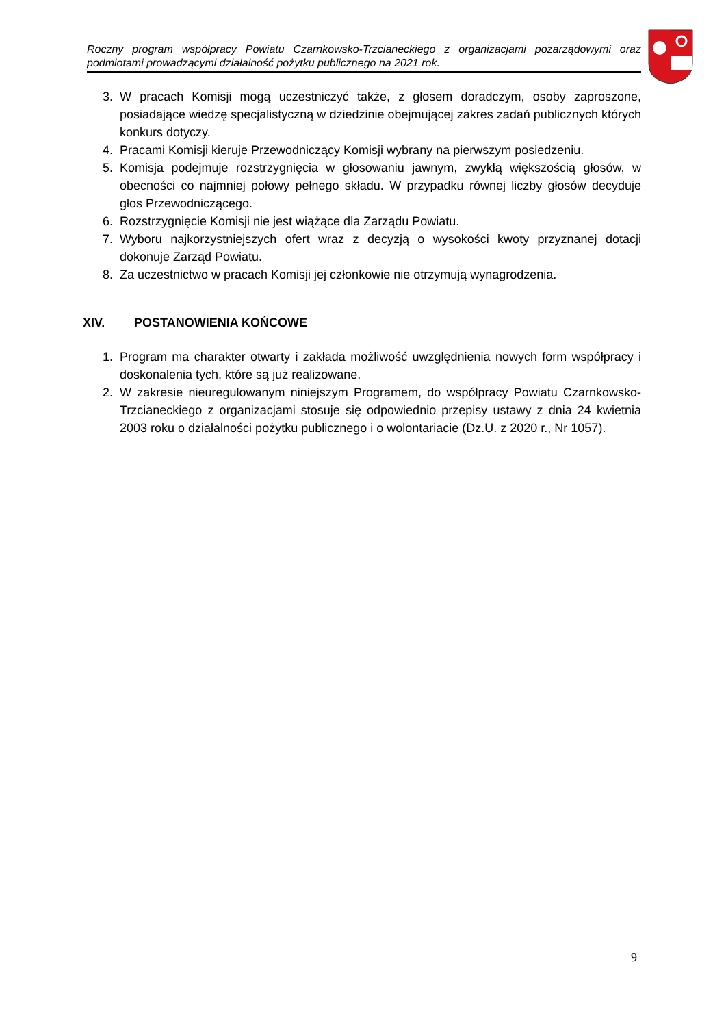Roczny program współpracy Powiatu Czarnkowsko-Trzcianeckiego z organizacjami pozarządowymi oraz podmiotami prowadzącymi działalność pożytku publicznego na 2021 rok.
3. W pracach Komisji mogą uczestniczyć także, z głosem doradczym, osoby zaproszone, posiadające wiedzę specjalistyczną w dziedzinie obejmującej zakres zadań publicznych których konkurs dotyczy.
4. Pracami Komisji kieruje Przewodniczący Komisji wybrany na pierwszym posiedzeniu.
5. Komisja podejmuje rozstrzygnięcia w głosowaniu jawnym, zwykłą większością głosów, w obecności co najmniej połowy pełnego składu. W przypadku równej liczby głosów decyduje głos Przewodniczącego.
6. Rozstrzygnięcie Komisji nie jest wiążące dla Zarządu Powiatu.
7. Wyboru najkorzystniejszych ofert wraz z decyzją o wysokości kwoty przyznanej dotacji dokonuje Zarząd Powiatu.
8. Za uczestnictwo w pracach Komisji jej członkowie nie otrzymują wynagrodzenia.
XIV. POSTANOWIENIA KOŃCOWE
1. Program ma charakter otwarty i zakłada możliwość uwzględnienia nowych form współpracy i doskonalenia tych, które są już realizowane.
2. W zakresie nieuregulowanym niniejszym Programem, do współpracy Powiatu Czarnkowsko-Trzcianeckiego z organizacjami stosuje się odpowiednio przepisy ustawy z dnia 24 kwietnia 2003 roku o działalności pożytku publicznego i o wolontariacie (Dz.U. z 2020 r., Nr 1057).
9